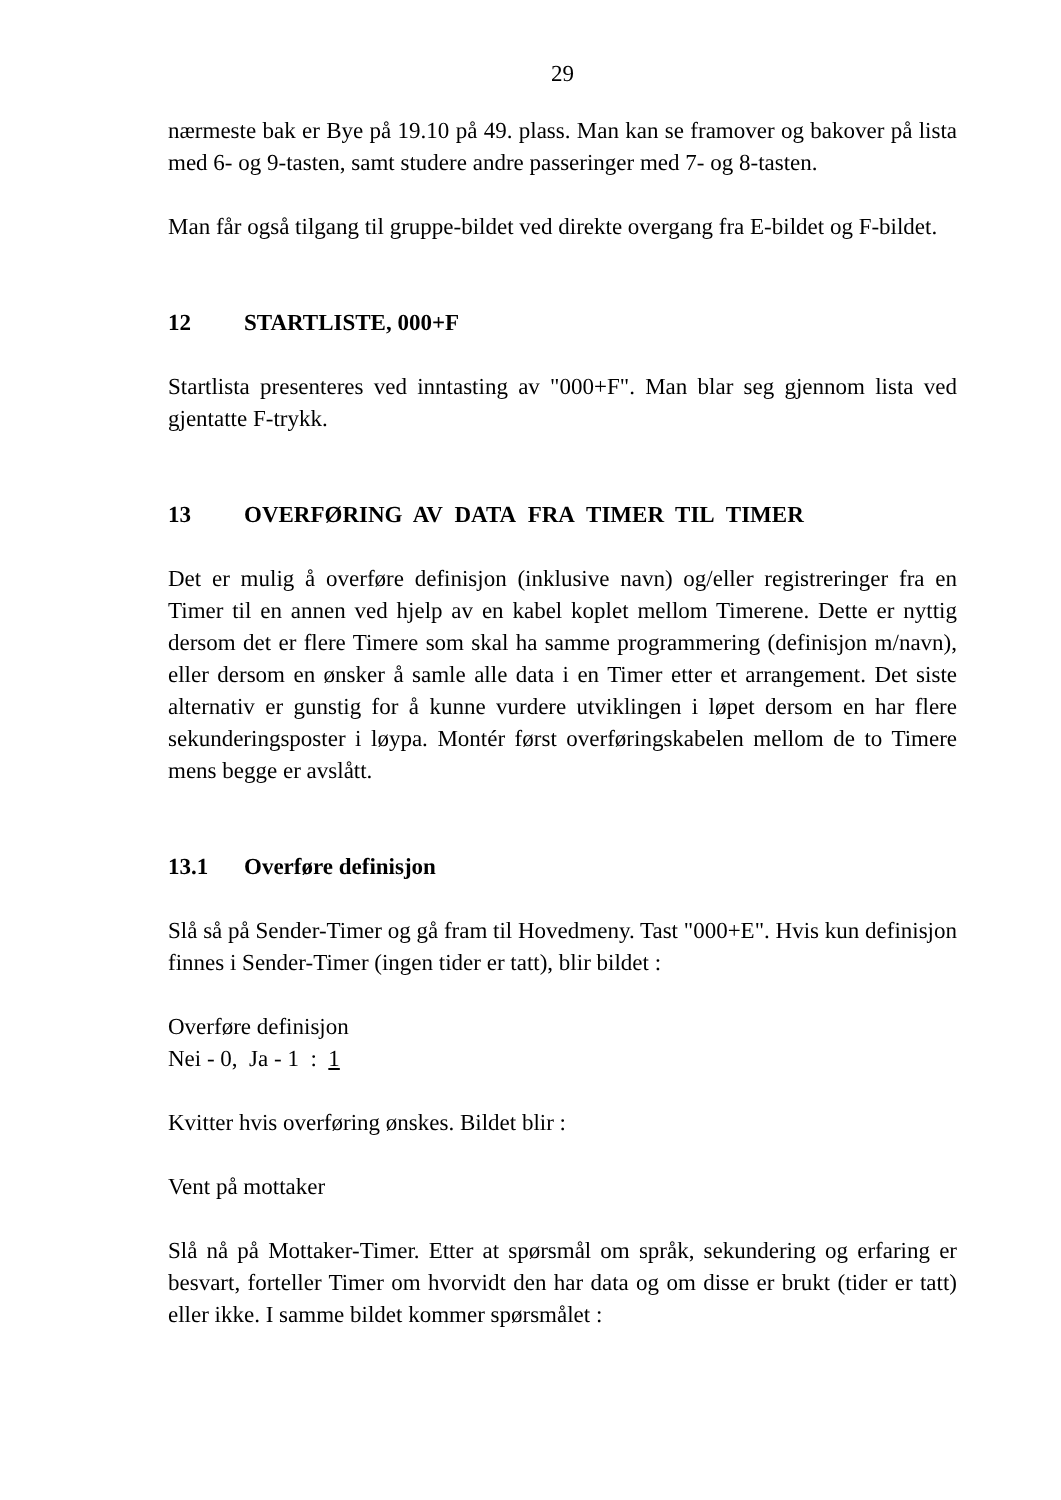29
nærmeste bak er Bye på 19.10 på 49. plass. Man kan se framover og bakover på lista med 6- og 9-tasten, samt studere andre passeringer med 7- og 8-tasten.
Man får også tilgang til gruppe-bildet ved direkte overgang fra E-bildet og F-bildet.
12 STARTLISTE, 000+F
Startlista presenteres ved inntasting av "000+F". Man blar seg gjennom lista ved gjentatte F-trykk.
13 OVERFØRING AV DATA FRA TIMER TIL TIMER
Det er mulig å overføre definisjon (inklusive navn) og/eller registreringer fra en Timer til en annen ved hjelp av en kabel koplet mellom Timerene. Dette er nyttig dersom det er flere Timere som skal ha samme programmering (definisjon m/navn), eller dersom en ønsker å samle alle data i en Timer etter et arrangement. Det siste alternativ er gunstig for å kunne vurdere utviklingen i løpet dersom en har flere sekunderingsposter i løypa. Montér først overføringskabelen mellom de to Timere mens begge er avslått.
13.1 Overføre definisjon
Slå så på Sender-Timer og gå fram til Hovedmeny. Tast "000+E". Hvis kun definisjon finnes i Sender-Timer (ingen tider er tatt), blir bildet :
Overføre definisjon
Nei - 0, Ja - 1 : 1
Kvitter hvis overføring ønskes. Bildet blir :
Vent på mottaker
Slå nå på Mottaker-Timer. Etter at spørsmål om språk, sekundering og erfaring er besvart, forteller Timer om hvorvidt den har data og om disse er brukt (tider er tatt) eller ikke. I samme bildet kommer spørsmålet :